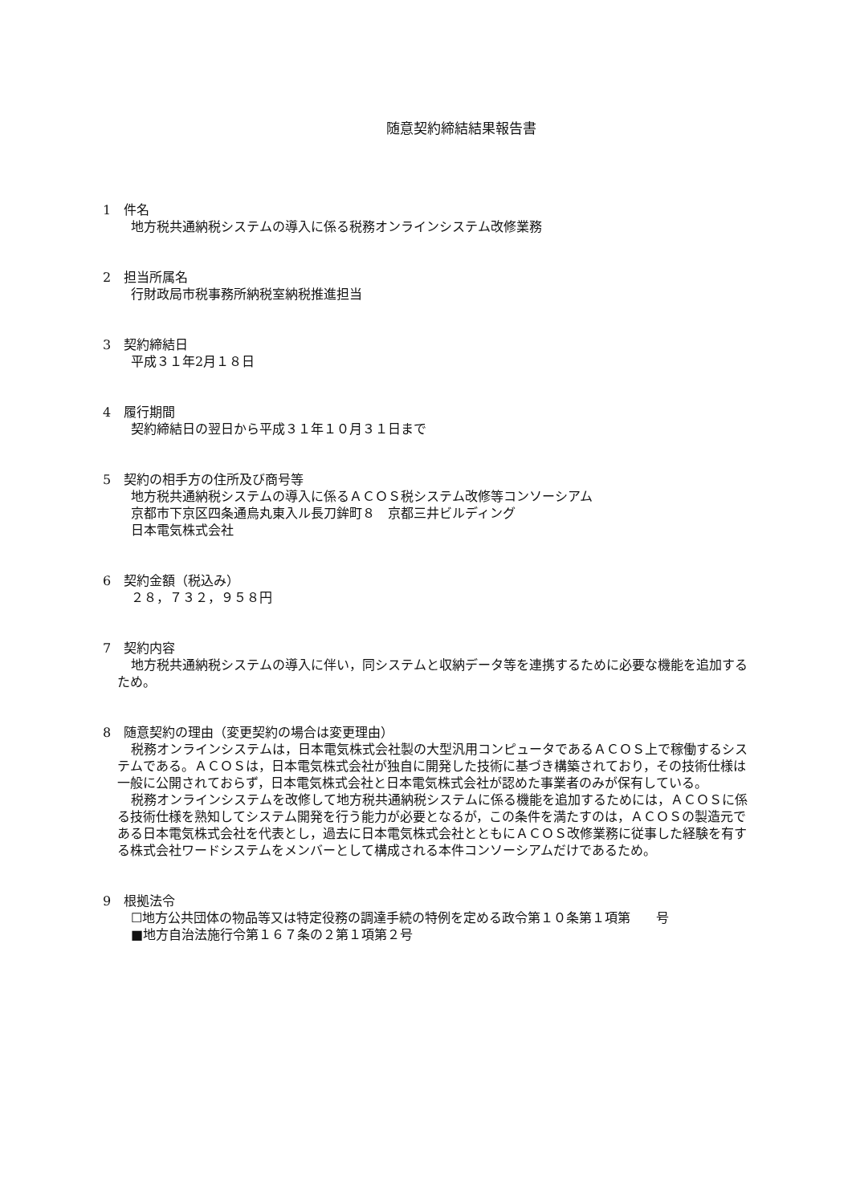随意契約締結結果報告書
1　件名
地方税共通納税システムの導入に係る税務オンラインシステム改修業務
2　担当所属名
行財政局市税事務所納税室納税推進担当
3　契約締結日
平成３１年2月１８日
4　履行期間
契約締結日の翌日から平成３１年１０月３１日まで
5　契約の相手方の住所及び商号等
地方税共通納税システムの導入に係るＡＣＯＳ税システム改修等コンソーシアム
京都市下京区四条通烏丸東入ル長刀鉾町８　京都三井ビルディング
日本電気株式会社
6　契約金額（税込み）
２８，７３２，９５８円
7　契約内容
地方税共通納税システムの導入に伴い，同システムと収納データ等を連携するために必要な機能を追加するため。
8　随意契約の理由（変更契約の場合は変更理由）
税務オンラインシステムは，日本電気株式会社製の大型汎用コンピュータであるＡＣＯＳ上で稼働するシステムである。ＡＣＯＳは，日本電気株式会社が独自に開発した技術に基づき構築されており，その技術仕様は一般に公開されておらず，日本電気株式会社と日本電気株式会社が認めた事業者のみが保有している。
税務オンラインシステムを改修して地方税共通納税システムに係る機能を追加するためには，ＡＣＯＳに係る技術仕様を熟知してシステム開発を行う能力が必要となるが，この条件を満たすのは，ＡＣＯＳの製造元である日本電気株式会社を代表とし，過去に日本電気株式会社とともにＡＣＯＳ改修業務に従事した経験を有する株式会社ワードシステムをメンバーとして構成される本件コンソーシアムだけであるため。
9　根拠法令
☐地方公共団体の物品等又は特定役務の調達手続の特例を定める政令第１０条第１項第　　号
■地方自治法施行令第１６７条の２第１項第２号